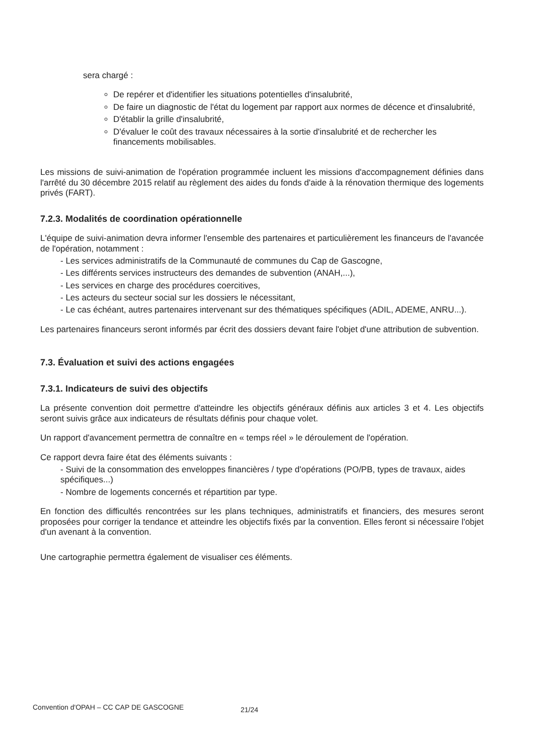sera chargé :
De repérer et d'identifier les situations potentielles d'insalubrité,
De faire un diagnostic de l'état du logement par rapport aux normes de décence et d'insalubrité,
D'établir la grille d'insalubrité,
D'évaluer le coût des travaux nécessaires à la sortie d'insalubrité et de rechercher les financements mobilisables.
Les missions de suivi-animation de l'opération programmée incluent les missions d'accompagnement définies dans l'arrêté du 30 décembre 2015 relatif au règlement des aides du fonds d'aide à la rénovation thermique des logements privés (FART).
7.2.3. Modalités de coordination opérationnelle
L'équipe de suivi-animation devra informer l'ensemble des partenaires et particulièrement les financeurs de l'avancée de l'opération, notamment :
- Les services administratifs de la Communauté de communes du Cap de Gascogne,
- Les différents services instructeurs des demandes de subvention (ANAH,...),
- Les services en charge des procédures coercitives,
- Les acteurs du secteur social sur les dossiers le nécessitant,
- Le cas échéant, autres partenaires intervenant sur des thématiques spécifiques (ADIL, ADEME, ANRU...).
Les partenaires financeurs seront informés par écrit des dossiers devant faire l'objet d'une attribution de subvention.
7.3. Évaluation et suivi des actions engagées
7.3.1. Indicateurs de suivi des objectifs
La présente convention doit permettre d'atteindre les objectifs généraux définis aux articles 3 et 4. Les objectifs seront suivis grâce aux indicateurs de résultats définis pour chaque volet.
Un rapport d'avancement permettra de connaître en « temps réel » le déroulement de l'opération.
Ce rapport devra faire état des éléments suivants :
- Suivi de la consommation des enveloppes financières / type d'opérations (PO/PB, types de travaux, aides spécifiques...)
- Nombre de logements concernés et répartition par type.
En fonction des difficultés rencontrées sur les plans techniques, administratifs et financiers, des mesures seront proposées pour corriger la tendance et atteindre les objectifs fixés par la convention. Elles feront si nécessaire l'objet d'un avenant à la convention.
Une cartographie permettra également de visualiser ces éléments.
Convention d'OPAH – CC CAP DE GASCOGNE
21/24